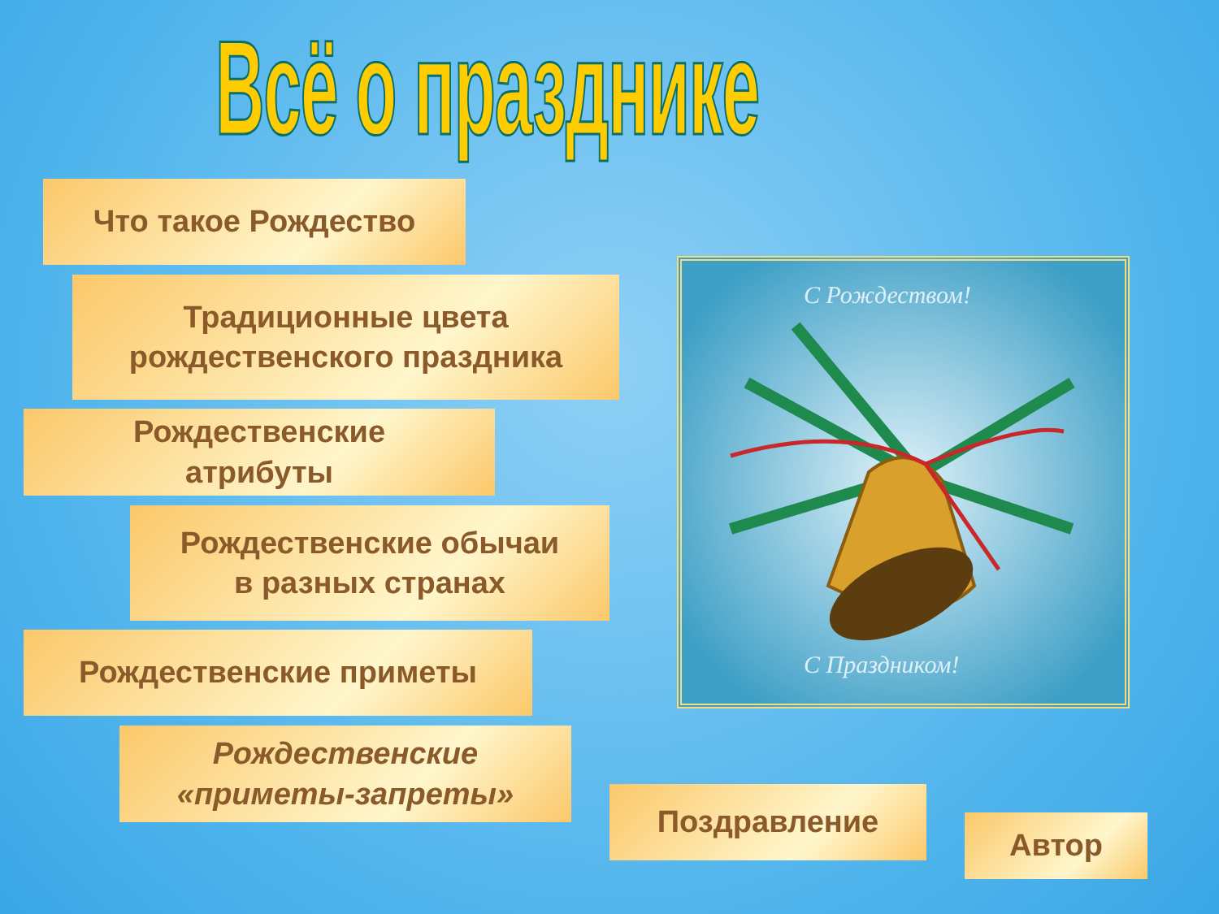Всё о празднике
Что такое Рождество
Традиционные цвета
рождественского праздника
Рождественские
атрибуты
Рождественские обычаи
в разных странах
Рождественские приметы
Рождественские
«приметы-запреты»
Поздравление
Автор
С Рождеством!
С Праздником!